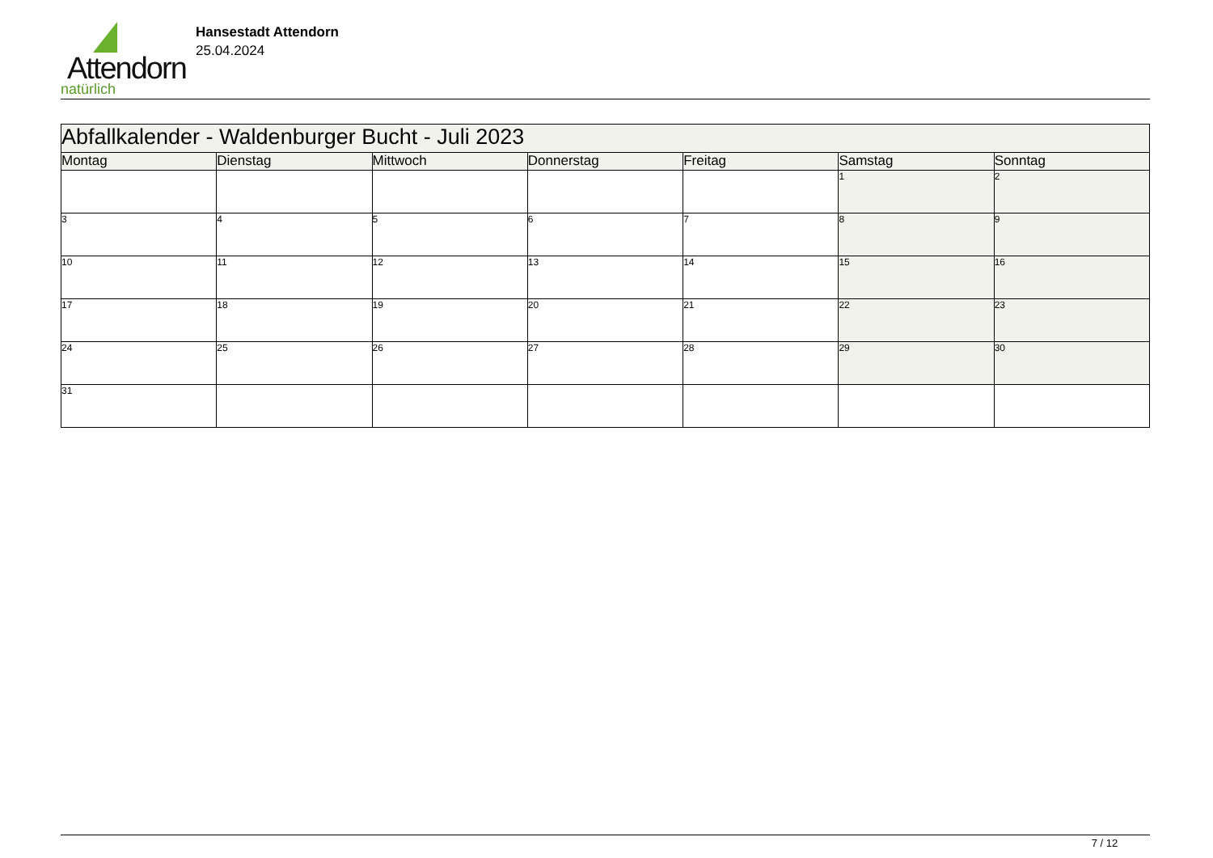Attendorn
natürlich
Hansestadt Attendorn
25.04.2024
| Abfallkalender - Waldenburger Bucht - Juli 2023 | | | | | | |
| Montag | Dienstag | Mittwoch | Donnerstag | Freitag | Samstag | Sonntag |
| | | | | | 1 | 2 |
| 3 | 4 | 5 | 6 | 7 | 8 | 9 |
| 10 | 11 | 12 | 13 | 14 | 15 | 16 |
| 17 | 18 | 19 | 20 | 21 | 22 | 23 |
| 24 | 25 | 26 | 27 | 28 | 29 | 30 |
| 31 | | | | | | |
7 / 12